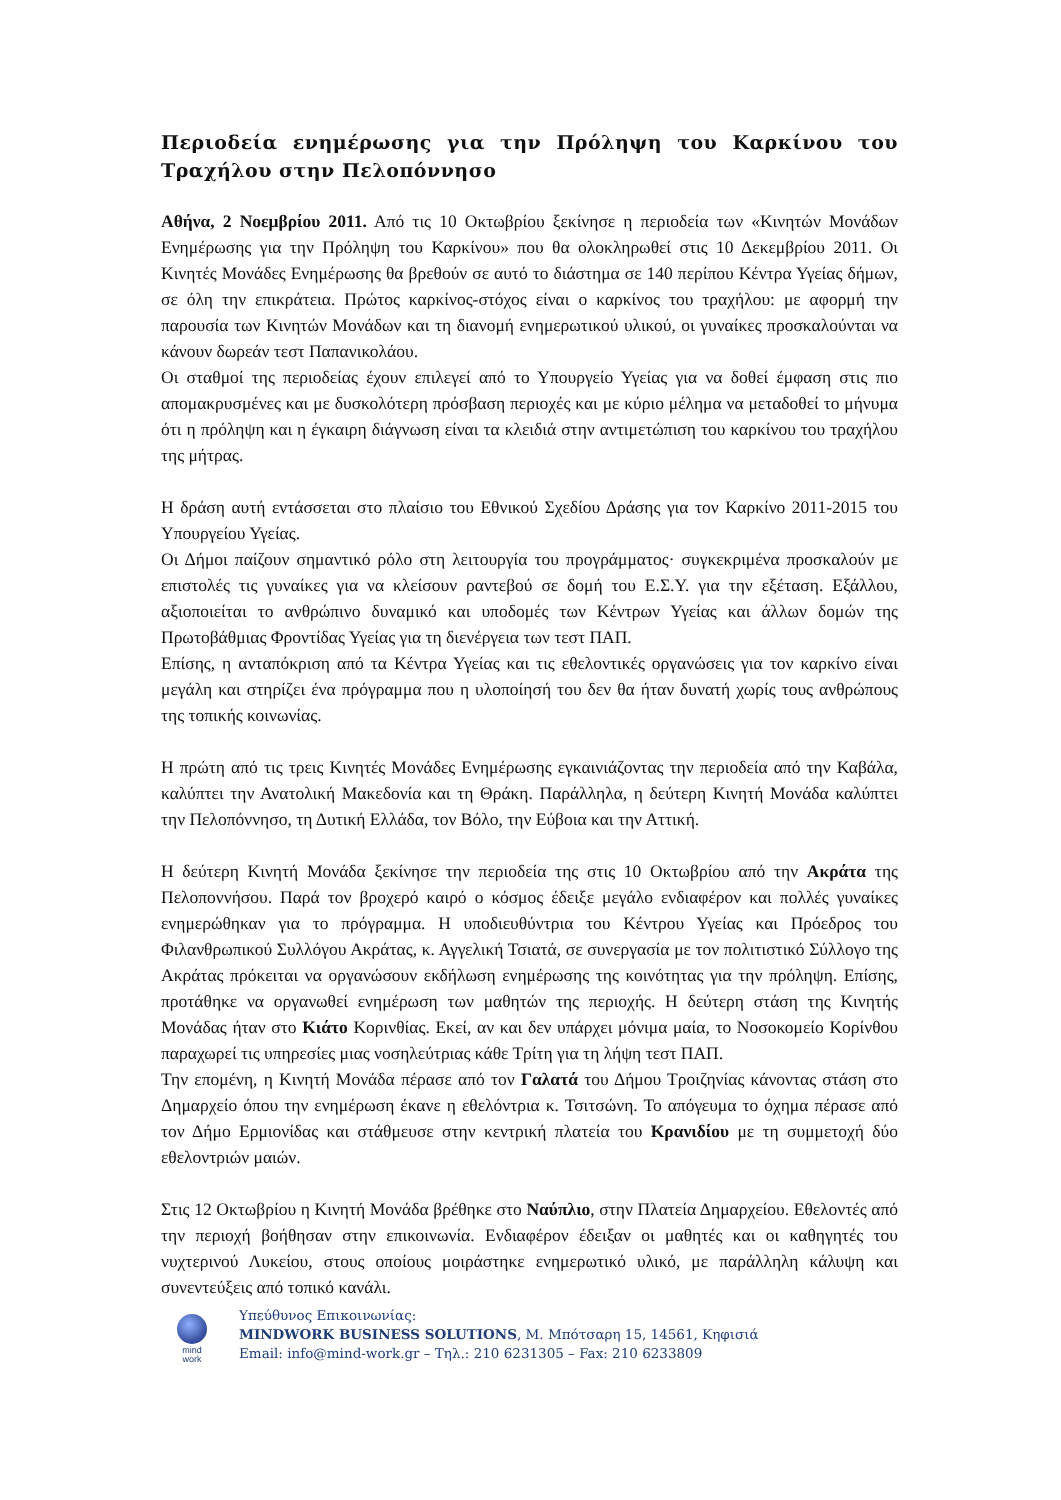Περιοδεία ενημέρωσης για την Πρόληψη του Καρκίνου του Τραχήλου στην Πελοπόννησο
Αθήνα, 2 Νοεμβρίου 2011. Από τις 10 Οκτωβρίου ξεκίνησε η περιοδεία των «Κινητών Μονάδων Ενημέρωσης για την Πρόληψη του Καρκίνου» που θα ολοκληρωθεί στις 10 Δεκεμβρίου 2011. Οι Κινητές Μονάδες Ενημέρωσης θα βρεθούν σε αυτό το διάστημα σε 140 περίπου Κέντρα Υγείας δήμων, σε όλη την επικράτεια. Πρώτος καρκίνος-στόχος είναι ο καρκίνος του τραχήλου: με αφορμή την παρουσία των Κινητών Μονάδων και τη διανομή ενημερωτικού υλικού, οι γυναίκες προσκαλούνται να κάνουν δωρεάν τεστ Παπανικολάου.
Οι σταθμοί της περιοδείας έχουν επιλεγεί από το Υπουργείο Υγείας για να δοθεί έμφαση στις πιο απομακρυσμένες και με δυσκολότερη πρόσβαση περιοχές και με κύριο μέλημα να μεταδοθεί το μήνυμα ότι η πρόληψη και η έγκαιρη διάγνωση είναι τα κλειδιά στην αντιμετώπιση του καρκίνου του τραχήλου της μήτρας.
Η δράση αυτή εντάσσεται στο πλαίσιο του Εθνικού Σχεδίου Δράσης για τον Καρκίνο 2011-2015 του Υπουργείου Υγείας.
Οι Δήμοι παίζουν σημαντικό ρόλο στη λειτουργία του προγράμματος· συγκεκριμένα προσκαλούν με επιστολές τις γυναίκες για να κλείσουν ραντεβού σε δομή του Ε.Σ.Υ. για την εξέταση. Εξάλλου, αξιοποιείται το ανθρώπινο δυναμικό και υποδομές των Κέντρων Υγείας και άλλων δομών της Πρωτοβάθμιας Φροντίδας Υγείας για τη διενέργεια των τεστ ΠΑΠ.
Επίσης, η ανταπόκριση από τα Κέντρα Υγείας και τις εθελοντικές οργανώσεις για τον καρκίνο είναι μεγάλη και στηρίζει ένα πρόγραμμα που η υλοποίησή του δεν θα ήταν δυνατή χωρίς τους ανθρώπους της τοπικής κοινωνίας.
Η πρώτη από τις τρεις Κινητές Μονάδες Ενημέρωσης εγκαινιάζοντας την περιοδεία από την Καβάλα, καλύπτει την Ανατολική Μακεδονία και τη Θράκη. Παράλληλα, η δεύτερη Κινητή Μονάδα καλύπτει την Πελοπόννησο, τη Δυτική Ελλάδα, τον Βόλο, την Εύβοια και την Αττική.
Η δεύτερη Κινητή Μονάδα ξεκίνησε την περιοδεία της στις 10 Οκτωβρίου από την Ακράτα της Πελοποννήσου. Παρά τον βροχερό καιρό ο κόσμος έδειξε μεγάλο ενδιαφέρον και πολλές γυναίκες ενημερώθηκαν για το πρόγραμμα. Η υποδιευθύντρια του Κέντρου Υγείας και Πρόεδρος του Φιλανθρωπικού Συλλόγου Ακράτας, κ. Αγγελική Τσιατά, σε συνεργασία με τον πολιτιστικό Σύλλογο της Ακράτας πρόκειται να οργανώσουν εκδήλωση ενημέρωσης της κοινότητας για την πρόληψη. Επίσης, προτάθηκε να οργανωθεί ενημέρωση των μαθητών της περιοχής. Η δεύτερη στάση της Κινητής Μονάδας ήταν στο Κιάτο Κορινθίας. Εκεί, αν και δεν υπάρχει μόνιμα μαία, το Νοσοκομείο Κορίνθου παραχωρεί τις υπηρεσίες μιας νοσηλεύτριας κάθε Τρίτη για τη λήψη τεστ ΠΑΠ.
Την επομένη, η Κινητή Μονάδα πέρασε από τον Γαλατά του Δήμου Τροιζηνίας κάνοντας στάση στο Δημαρχείο όπου την ενημέρωση έκανε η εθελόντρια κ. Τσιτσώνη. Το απόγευμα το όχημα πέρασε από τον Δήμο Ερμιονίδας και στάθμευσε στην κεντρική πλατεία του Κρανιδίου με τη συμμετοχή δύο εθελοντριών μαιών.
Στις 12 Οκτωβρίου η Κινητή Μονάδα βρέθηκε στο Ναύπλιο, στην Πλατεία Δημαρχείου. Εθελοντές από την περιοχή βοήθησαν στην επικοινωνία. Ενδιαφέρον έδειξαν οι μαθητές και οι καθηγητές του νυχτερινού Λυκείου, στους οποίους μοιράστηκε ενημερωτικό υλικό, με παράλληλη κάλυψη και συνεντεύξεις από τοπικό κανάλι.
mind
work
Υπεύθυνος Επικοινωνίας:
MINDWORK BUSINESS SOLUTIONS, Μ. Μπότσαρη 15, 14561, Κηφισιά
Email: info@mind-work.gr – Τηλ.: 210 6231305 – Fax: 210 6233809